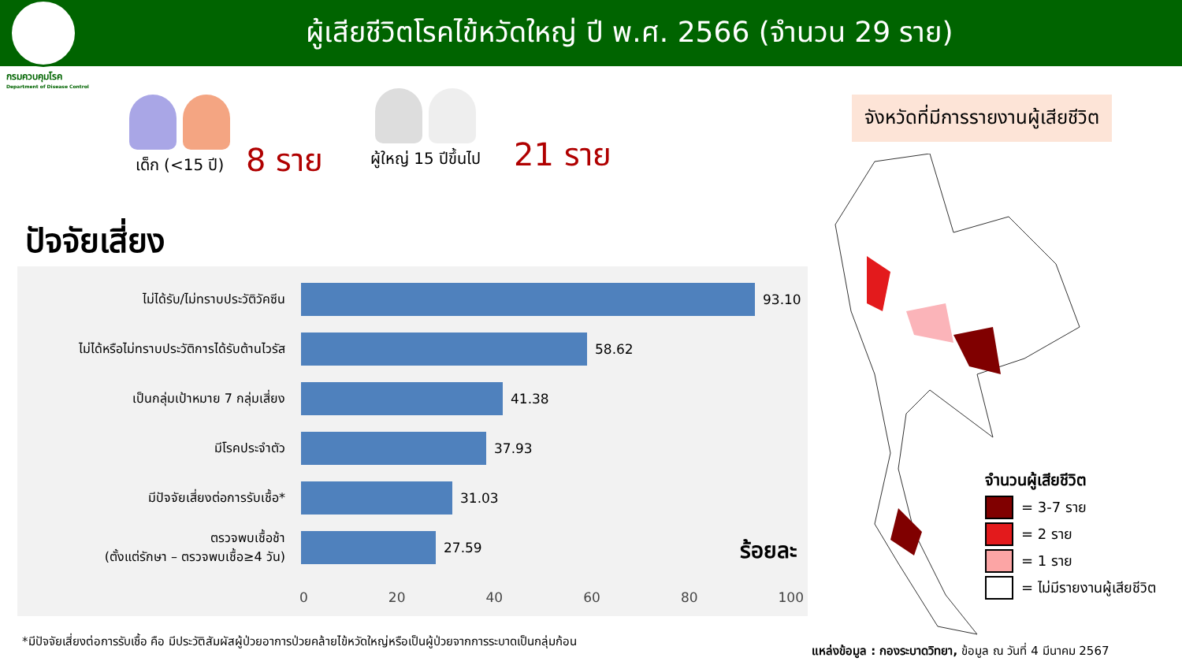ผู้เสียชีวิตโรคไข้หวัดใหญ่ ปี พ.ศ. 2566 (จำนวน 29 ราย)
กรมควบคุมโรค
Department of Disease Control
เด็ก (<15 ปี)
8 ราย
ผู้ใหญ่ 15 ปีขึ้นไป
21 ราย
ปัจจัยเสี่ยง
ไม่ได้รับ/ไม่ทราบประวัติวัคซีน 93.10
ไม่ได้หรือไม่ทราบประวัติการได้รับต้านไวรัส
58.62
เป็นกลุ่มเป้าหมาย 7 กลุ่มเสี่ยง 41.38
มีโรคประจำตัว 37.93
มีปัจจัยเสี่ยงต่อการรับเชื้อ* 31.03
ตรวจพบเชื้อช้า
(ตั้งแต่รักษา – ตรวจพบเชื้อ≥4 วัน)
27.59
0 20 40 60 80 100
ร้อยละ
*มีปัจจัยเสี่ยงต่อการรับเชื้อ คือ มีประวัติสัมผัสผู้ป่วยอาการป่วยคล้ายไข้หวัดใหญ่หรือเป็นผู้ป่วยจากการระบาดเป็นกลุ่มก้อน
จังหวัดที่มีการรายงานผู้เสียชีวิต
จำนวนผู้เสียชีวิต
= 3-7 ราย
= 2 ราย
= 1 ราย
= ไม่มีรายงานผู้เสียชีวิต
แหล่งข้อมูล : กองระบาดวิทยา, ข้อมูล ณ วันที่ 4 มีนาคม 2567